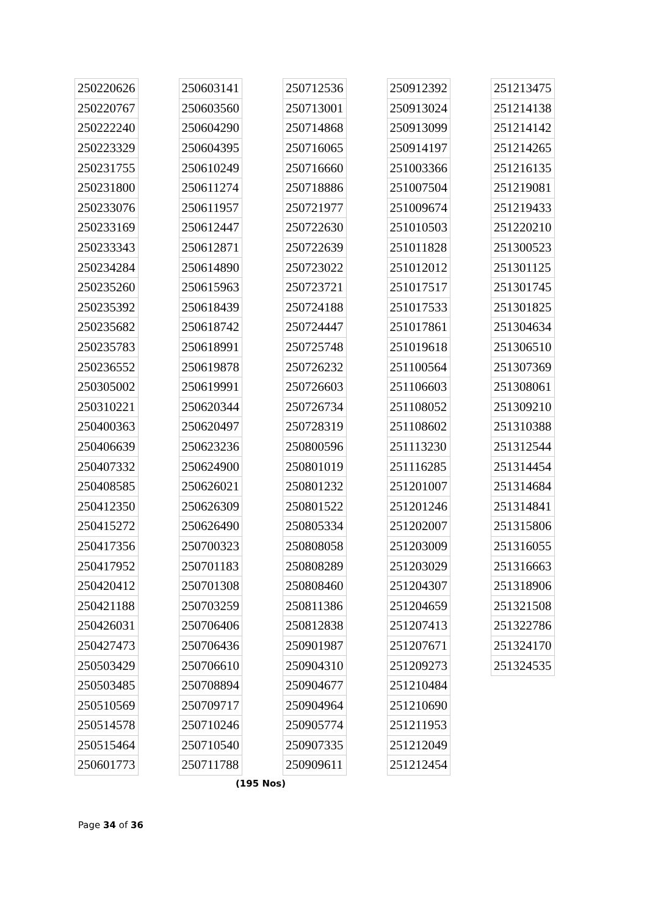| 250220626 |
| 250220767 |
| 250222240 |
| 250223329 |
| 250231755 |
| 250231800 |
| 250233076 |
| 250233169 |
| 250233343 |
| 250234284 |
| 250235260 |
| 250235392 |
| 250235682 |
| 250235783 |
| 250236552 |
| 250305002 |
| 250310221 |
| 250400363 |
| 250406639 |
| 250407332 |
| 250408585 |
| 250412350 |
| 250415272 |
| 250417356 |
| 250417952 |
| 250420412 |
| 250421188 |
| 250426031 |
| 250427473 |
| 250503429 |
| 250503485 |
| 250510569 |
| 250514578 |
| 250515464 |
| 250601773 |
| 250603141 |
| 250603560 |
| 250604290 |
| 250604395 |
| 250610249 |
| 250611274 |
| 250611957 |
| 250612447 |
| 250612871 |
| 250614890 |
| 250615963 |
| 250618439 |
| 250618742 |
| 250618991 |
| 250619878 |
| 250619991 |
| 250620344 |
| 250620497 |
| 250623236 |
| 250624900 |
| 250626021 |
| 250626309 |
| 250626490 |
| 250700323 |
| 250701183 |
| 250701308 |
| 250703259 |
| 250706406 |
| 250706436 |
| 250706610 |
| 250708894 |
| 250709717 |
| 250710246 |
| 250710540 |
| 250711788 |
| 250712536 |
| 250713001 |
| 250714868 |
| 250716065 |
| 250716660 |
| 250718886 |
| 250721977 |
| 250722630 |
| 250722639 |
| 250723022 |
| 250723721 |
| 250724188 |
| 250724447 |
| 250725748 |
| 250726232 |
| 250726603 |
| 250726734 |
| 250728319 |
| 250800596 |
| 250801019 |
| 250801232 |
| 250801522 |
| 250805334 |
| 250808058 |
| 250808289 |
| 250808460 |
| 250811386 |
| 250812838 |
| 250901987 |
| 250904310 |
| 250904677 |
| 250904964 |
| 250905774 |
| 250907335 |
| 250909611 |
| 250912392 |
| 250913024 |
| 250913099 |
| 250914197 |
| 251003366 |
| 251007504 |
| 251009674 |
| 251010503 |
| 251011828 |
| 251012012 |
| 251017517 |
| 251017533 |
| 251017861 |
| 251019618 |
| 251100564 |
| 251106603 |
| 251108052 |
| 251108602 |
| 251113230 |
| 251116285 |
| 251201007 |
| 251201246 |
| 251202007 |
| 251203009 |
| 251203029 |
| 251204307 |
| 251204659 |
| 251207413 |
| 251207671 |
| 251209273 |
| 251210484 |
| 251210690 |
| 251211953 |
| 251212049 |
| 251212454 |
| 251213475 |
| 251214138 |
| 251214142 |
| 251214265 |
| 251216135 |
| 251219081 |
| 251219433 |
| 251220210 |
| 251300523 |
| 251301125 |
| 251301745 |
| 251301825 |
| 251304634 |
| 251306510 |
| 251307369 |
| 251308061 |
| 251309210 |
| 251310388 |
| 251312544 |
| 251314454 |
| 251314684 |
| 251314841 |
| 251315806 |
| 251316055 |
| 251316663 |
| 251318906 |
| 251321508 |
| 251322786 |
| 251324170 |
| 251324535 |
(195 Nos)
Page 34 of 36